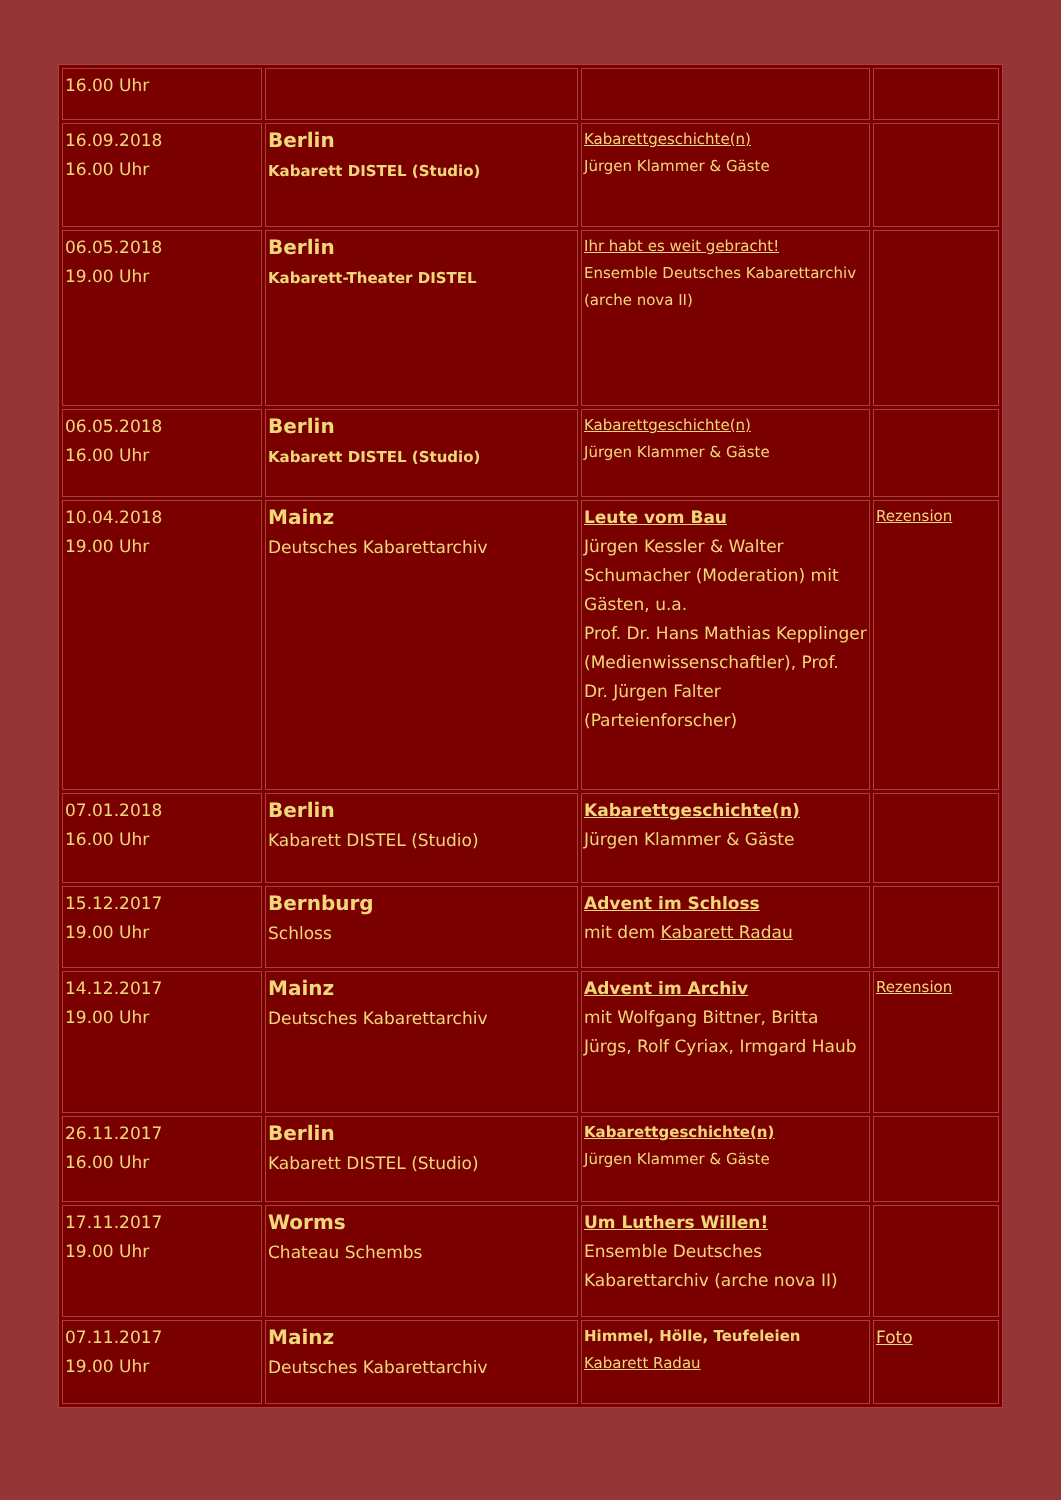| 16.00 Uhr | | | |
| 16.09.2018 16.00 Uhr | Berlin Kabarett DISTEL (Studio) | Kabarettgeschichte(n) Jürgen Klammer & Gäste | |
| 06.05.2018 19.00 Uhr | Berlin Kabarett-Theater DISTEL | Ihr habt es weit gebracht! Ensemble Deutsches Kabarettarchiv (arche nova II) | |
| 06.05.2018 16.00 Uhr | Berlin Kabarett DISTEL (Studio) | Kabarettgeschichte(n) Jürgen Klammer & Gäste | |
| 10.04.2018 19.00 Uhr | Mainz Deutsches Kabarettarchiv | Leute vom Bau Jürgen Kessler & Walter Schumacher (Moderation) mit Gästen, u.a. Prof. Dr. Hans Mathias Kepplinger (Medienwissenschaftler), Prof. Dr. Jürgen Falter (Parteienforscher) | Rezension |
| 07.01.2018 16.00 Uhr | Berlin Kabarett DISTEL (Studio) | Kabarettgeschichte(n) Jürgen Klammer & Gäste | |
| 15.12.2017 19.00 Uhr | Bernburg Schloss | Advent im Schloss mit dem Kabarett Radau | |
| 14.12.2017 19.00 Uhr | Mainz Deutsches Kabarettarchiv | Advent im Archiv mit Wolfgang Bittner, Britta Jürgs, Rolf Cyriax, Irmgard Haub | Rezension |
| 26.11.2017 16.00 Uhr | Berlin Kabarett DISTEL (Studio) | Kabarettgeschichte(n) Jürgen Klammer & Gäste | |
| 17.11.2017 19.00 Uhr | Worms Chateau Schembs | Um Luthers Willen! Ensemble Deutsches Kabarettarchiv (arche nova II) | |
| 07.11.2017 19.00 Uhr | Mainz Deutsches Kabarettarchiv | Himmel, Hölle, Teufeleien Kabarett Radau | Foto |